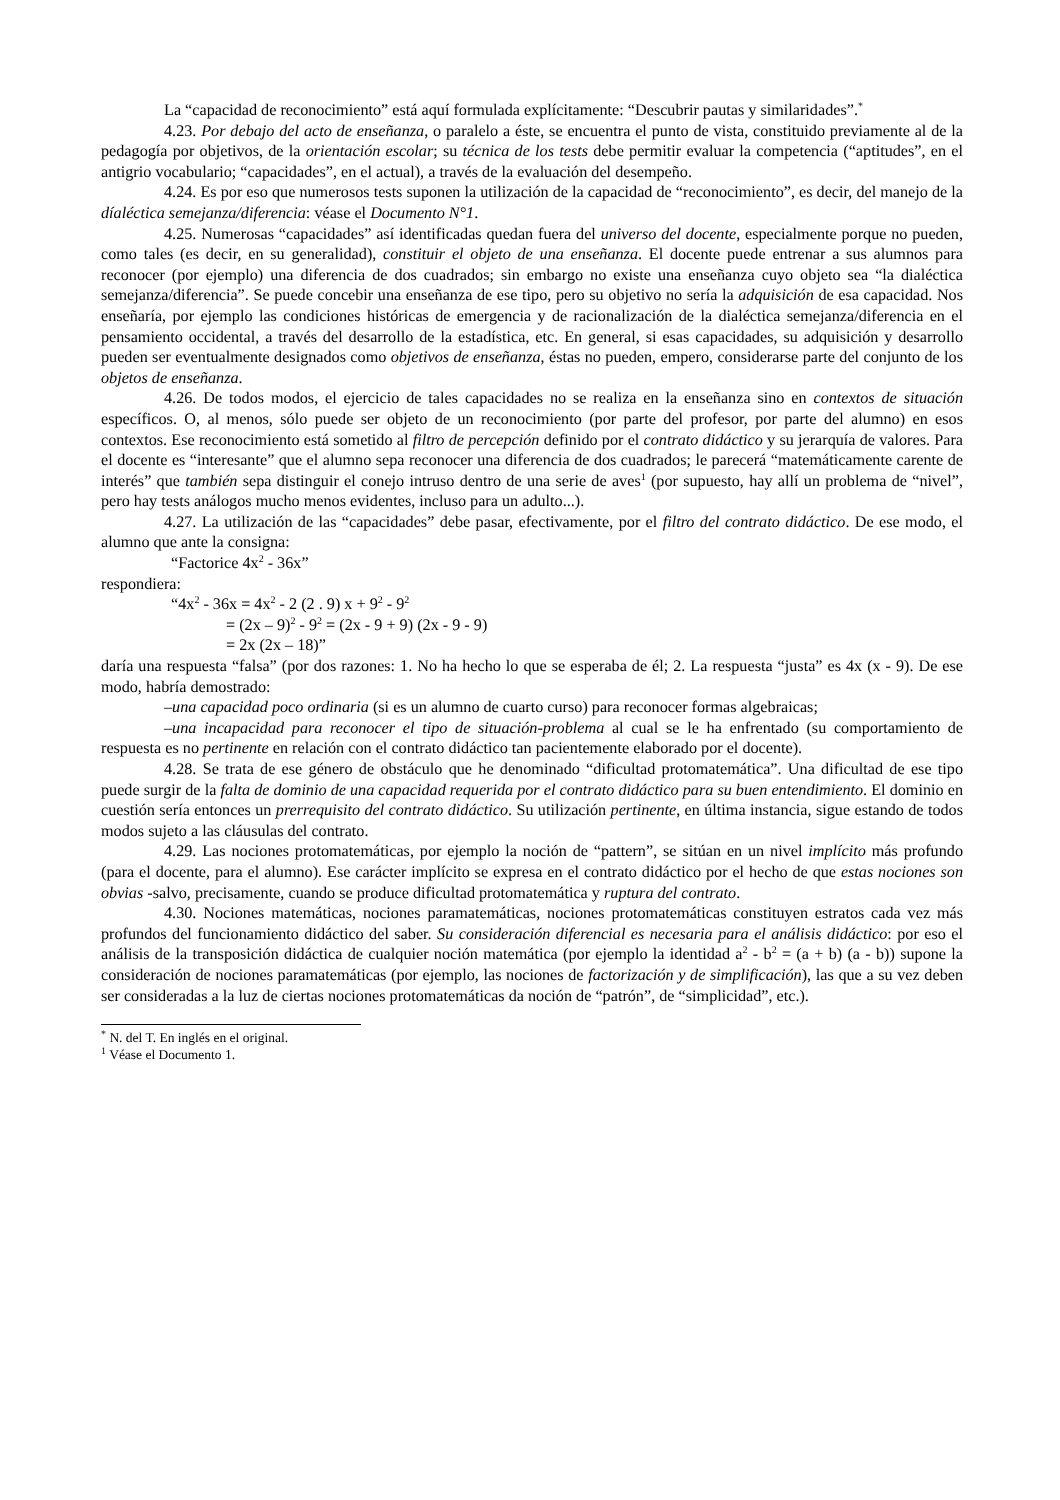La “capacidad de reconocimiento” está aquí formulada explícitamente: “Descubrir pautas y similaridades”.<sup>*</sup>
4.23. Por debajo del acto de enseñanza, o paralelo a éste, se encuentra el punto de vista, constituido previamente al de la pedagogía por objetivos, de la orientación escolar; su técnica de los tests debe permitir evaluar la competencia (“aptitudes”, en el antigrio vocabulario; “capacidades”, en el actual), a través de la evaluación del desempeño.
4.24. Es por eso que numerosos tests suponen la utilización de la capacidad de “reconocimiento”, es decir, del manejo de la díaléctica semejanza/diferencia: véase el Documento N°1.
4.25. Numerosas “capacidades” así identificadas quedan fuera del universo del docente, especialmente porque no pueden, como tales (es decir, en su generalidad), constituir el objeto de una enseñanza. El docente puede entrenar a sus alumnos para reconocer (por ejemplo) una diferencia de dos cuadrados; sin embargo no existe una enseñanza cuyo objeto sea “la dialéctica semejanza/diferencia”. Se puede concebir una enseñanza de ese tipo, pero su objetivo no sería la adquisición de esa capacidad. Nos enseñaría, por ejemplo las condiciones históricas de emergencia y de racionalización de la dialéctica semejanza/diferencia en el pensamiento occidental, a través del desarrollo de la estadística, etc. En general, si esas capacidades, su adquisición y desarrollo pueden ser eventualmente designados como objetivos de enseñanza, éstas no pueden, empero, considerarse parte del conjunto de los objetos de enseñanza.
4.26. De todos modos, el ejercicio de tales capacidades no se realiza en la enseñanza sino en contextos de situación específicos. O, al menos, sólo puede ser objeto de un reconocimiento (por parte del profesor, por parte del alumno) en esos contextos. Ese reconocimiento está sometido al filtro de percepción definido por el contrato didáctico y su jerarquía de valores. Para el docente es “interesante” que el alumno sepa reconocer una diferencia de dos cuadrados; le parecerá “matemáticamente carente de interés” que también sepa distinguir el conejo intruso dentro de una serie de aves<sup>1</sup> (por supuesto, hay allí un problema de “nivel”, pero hay tests análogos mucho menos evidentes, incluso para un adulto...).
4.27. La utilización de las “capacidades” debe pasar, efectivamente, por el filtro del contrato didáctico. De ese modo, el alumno que ante la consigna:
“Factorice 4x<sup>2</sup> - 36x”
respondiera:
“4x<sup>2</sup> - 36x = 4x<sup>2</sup> - 2 (2 . 9) x + 9<sup>2</sup> - 9<sup>2</sup>
= (2x – 9)<sup>2</sup> - 9<sup>2</sup> = (2x - 9 + 9) (2x - 9 - 9)
= 2x (2x – 18)”
daría una respuesta “falsa” (por dos razones: 1. No ha hecho lo que se esperaba de él; 2. La respuesta “justa” es 4x (x - 9). De ese modo, habría demostrado:
–una capacidad poco ordinaria (si es un alumno de cuarto curso) para reconocer formas algebraicas;
–una incapacidad para reconocer el tipo de situación-problema al cual se le ha enfrentado (su comportamiento de respuesta es no pertinente en relación con el contrato didáctico tan pacientemente elaborado por el docente).
4.28. Se trata de ese género de obstáculo que he denominado “dificultad protomatemática”. Una dificultad de ese tipo puede surgir de la falta de dominio de una capacidad requerida por el contrato didáctico para su buen entendimiento. El dominio en cuestión sería entonces un prerrequisito del contrato didáctico. Su utilización pertinente, en última instancia, sigue estando de todos modos sujeto a las cláusulas del contrato.
4.29. Las nociones protomatemáticas, por ejemplo la noción de “pattern”, se sitúan en un nivel implícito más profundo (para el docente, para el alumno). Ese carácter implícito se expresa en el contrato didáctico por el hecho de que estas nociones son obvias -salvo, precisamente, cuando se produce dificultad protomatemática y ruptura del contrato.
4.30. Nociones matemáticas, nociones paramatemáticas, nociones protomatemáticas constituyen estratos cada vez más profundos del funcionamiento didáctico del saber. Su consideración diferencial es necesaria para el análisis didáctico: por eso el análisis de la transposición didáctica de cualquier noción matemática (por ejemplo la identidad a<sup>2</sup> - b<sup>2</sup> = (a + b) (a - b)) supone la consideración de nociones paramatemáticas (por ejemplo, las nociones de factorización y de simplificación), las que a su vez deben ser consideradas a la luz de ciertas nociones protomatemáticas da noción de “patrón”, de “simplicidad”, etc.).
<sup>*</sup> N. del T. En inglés en el original.
<sup>1</sup> Véase el Documento 1.